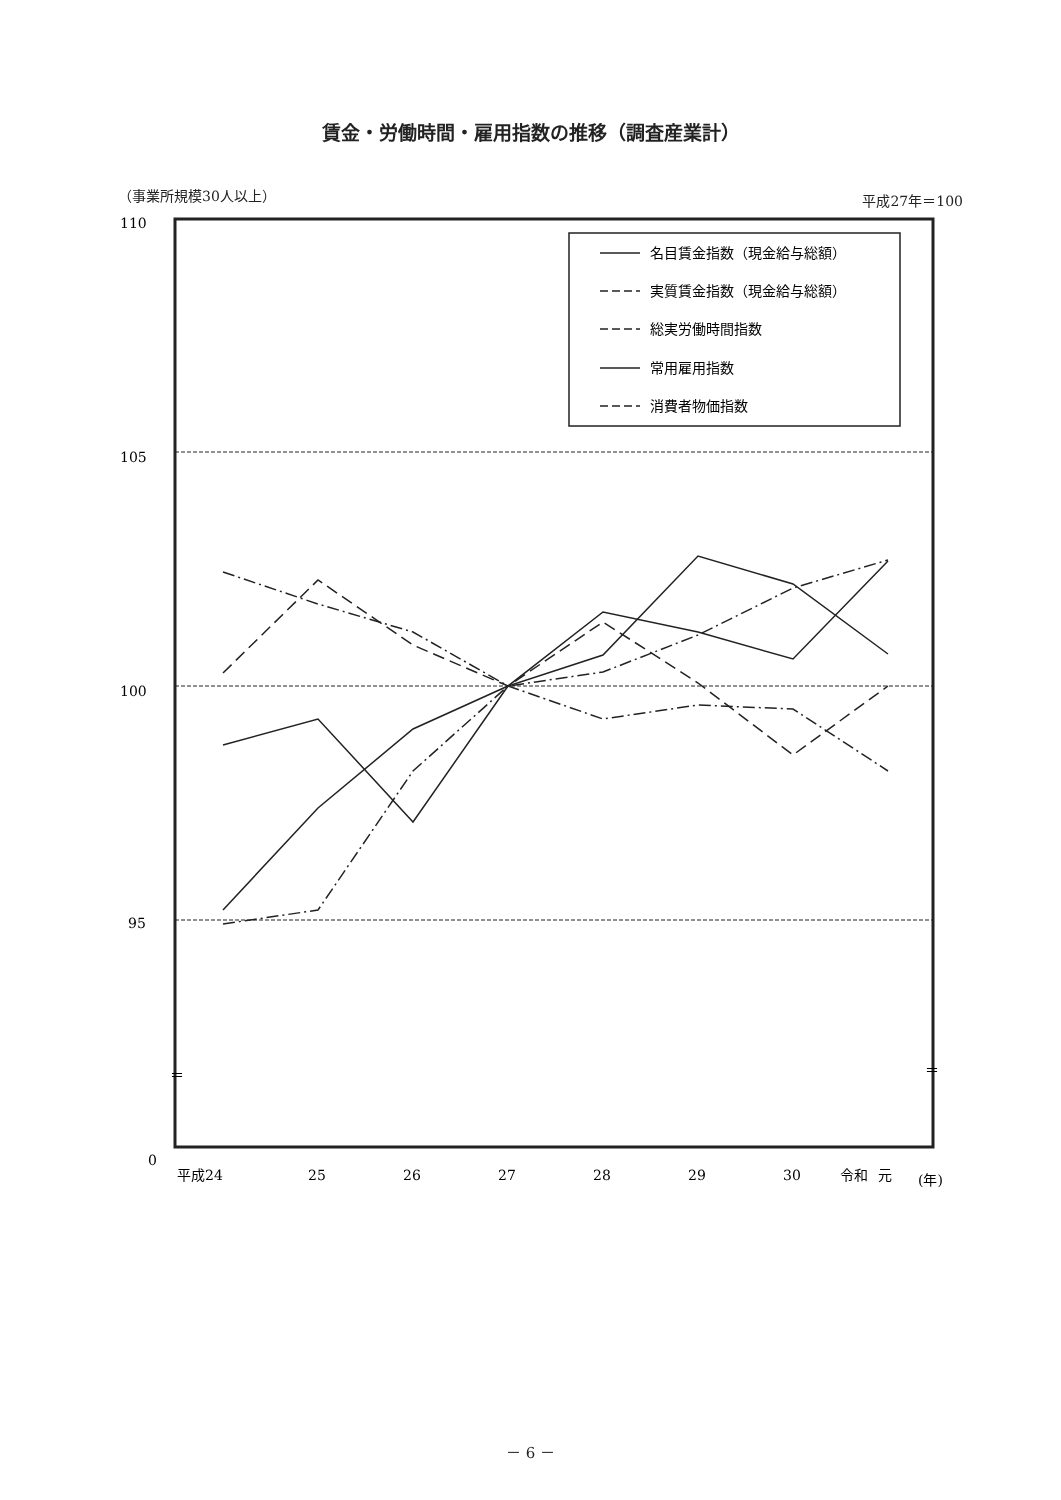賃金・労働時間・雇用指数の推移（調査産業計）
（事業所規模30人以上） 平成27年＝100
110
105
100
95
0
＝
＝
名目賃金指数（現金給与総額）
実質賃金指数（現金給与総額）
総実労働時間指数
常用雇用指数
消費者物価指数
平成24
25
26
27
28
29
30
令和
元
(年)
－ 6 －